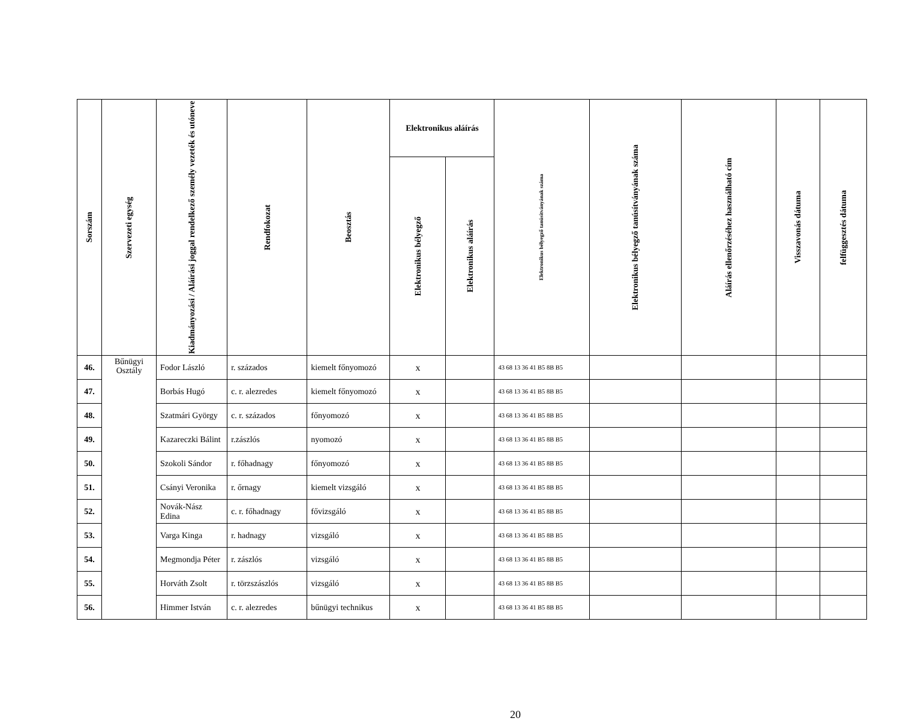| Sorszám | Szervezeti egység | Kiadmányozási / Aláírási joggal rendelkező személy vezeték és utóneve | Rendfokozat | Beosztás | Elektronikus aláírás | | Elektronikus bélyegző tanúsítványának száma | Elektronikus bélyegző tanúsítványának száma | Aláírás ellenőrzéséhez használható cím | Visszavonás dátuma | felfüggesztés dátuma |
| --- | --- | --- | --- | --- | --- | --- | --- | --- | --- | --- | --- |
| | | | | | Elektronikus bélyegző | Elektronikus aláírás | | | | | |
| 46. | Bűnügyi Osztály | Fodor László | r. százados | kiemelt főnyomozó | x | | 43 68 13 36 41 B5 8B B5 | | | | |
| 47. | | Borbás Hugó | c. r. alezredes | kiemelt főnyomozó | x | | 43 68 13 36 41 B5 8B B5 | | | | |
| 48. | | Szatmári György | c. r. százados | főnyomozó | x | | 43 68 13 36 41 B5 8B B5 | | | | |
| 49. | | Kazareczki Bálint | r.zászlós | nyomozó | x | | 43 68 13 36 41 B5 8B B5 | | | | |
| 50. | | Szokoli Sándor | r. főhadnagy | főnyomozó | x | | 43 68 13 36 41 B5 8B B5 | | | | |
| 51. | | Csányi Veronika | r. őrnagy | kiemelt vizsgáló | x | | 43 68 13 36 41 B5 8B B5 | | | | |
| 52. | | Novák-Nász Edina | c. r. főhadnagy | fővizsgáló | x | | 43 68 13 36 41 B5 8B B5 | | | | |
| 53. | | Varga Kinga | r. hadnagy | vizsgáló | x | | 43 68 13 36 41 B5 8B B5 | | | | |
| 54. | | Megmondja Péter | r. zászlós | vizsgáló | x | | 43 68 13 36 41 B5 8B B5 | | | | |
| 55. | | Horváth Zsolt | r. törzszászlós | vizsgáló | x | | 43 68 13 36 41 B5 8B B5 | | | | |
| 56. | | Himmer István | c. r. alezredes | bűnügyi technikus | x | | 43 68 13 36 41 B5 8B B5 | | | | |
20